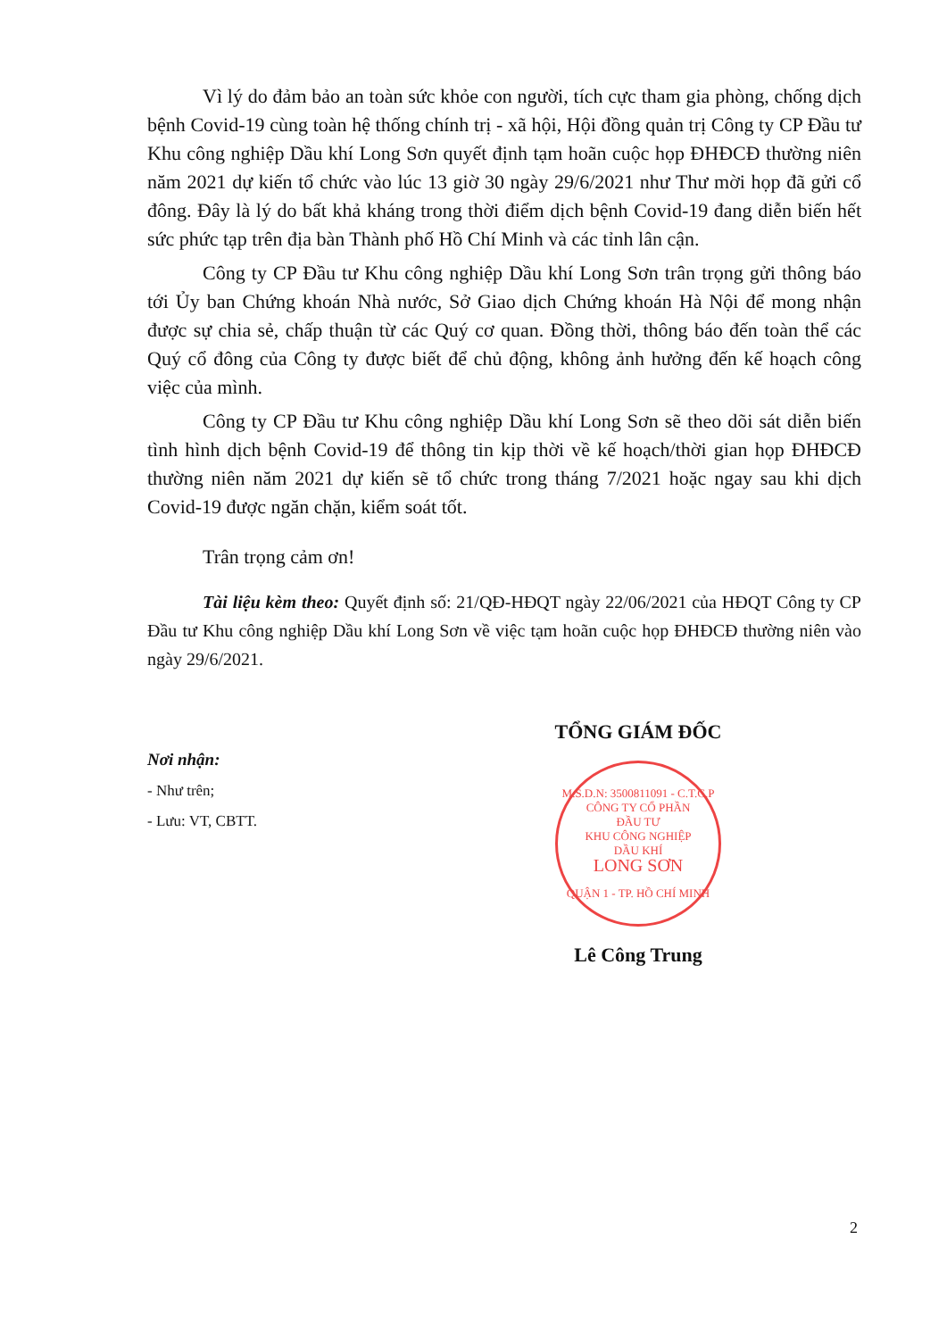Vì lý do đảm bảo an toàn sức khỏe con người, tích cực tham gia phòng, chống dịch bệnh Covid-19 cùng toàn hệ thống chính trị - xã hội, Hội đồng quản trị Công ty CP Đầu tư Khu công nghiệp Dầu khí Long Sơn quyết định tạm hoãn cuộc họp ĐHĐCĐ thường niên năm 2021 dự kiến tổ chức vào lúc 13 giờ 30 ngày 29/6/2021 như Thư mời họp đã gửi cổ đông. Đây là lý do bất khả kháng trong thời điểm dịch bệnh Covid-19 đang diễn biến hết sức phức tạp trên địa bàn Thành phố Hồ Chí Minh và các tỉnh lân cận.
Công ty CP Đầu tư Khu công nghiệp Dầu khí Long Sơn trân trọng gửi thông báo tới Ủy ban Chứng khoán Nhà nước, Sở Giao dịch Chứng khoán Hà Nội để mong nhận được sự chia sẻ, chấp thuận từ các Quý cơ quan. Đồng thời, thông báo đến toàn thể các Quý cổ đông của Công ty được biết để chủ động, không ảnh hưởng đến kế hoạch công việc của mình.
Công ty CP Đầu tư Khu công nghiệp Dầu khí Long Sơn sẽ theo dõi sát diễn biến tình hình dịch bệnh Covid-19 để thông tin kịp thời về kế hoạch/thời gian họp ĐHĐCĐ thường niên năm 2021 dự kiến sẽ tổ chức trong tháng 7/2021 hoặc ngay sau khi dịch Covid-19 được ngăn chặn, kiểm soát tốt.
Trân trọng cảm ơn!
Tài liệu kèm theo: Quyết định số: 21/QĐ-HĐQT ngày 22/06/2021 của HĐQT Công ty CP Đầu tư Khu công nghiệp Dầu khí Long Sơn về việc tạm hoãn cuộc họp ĐHĐCĐ thường niên vào ngày 29/6/2021.
Nơi nhận:
- Như trên;
- Lưu: VT, CBTT.
TỔNG GIÁM ĐỐC
M.S.D.N: 3500811091 - C.T.C.P
CÔNG TY CỔ PHẦN
ĐẦU TƯ
KHU CÔNG NGHIỆP
DẦU KHÍ
LONG SƠN
QUẬN 1 - TP. HỒ CHÍ MINH
Lê Công Trung
2